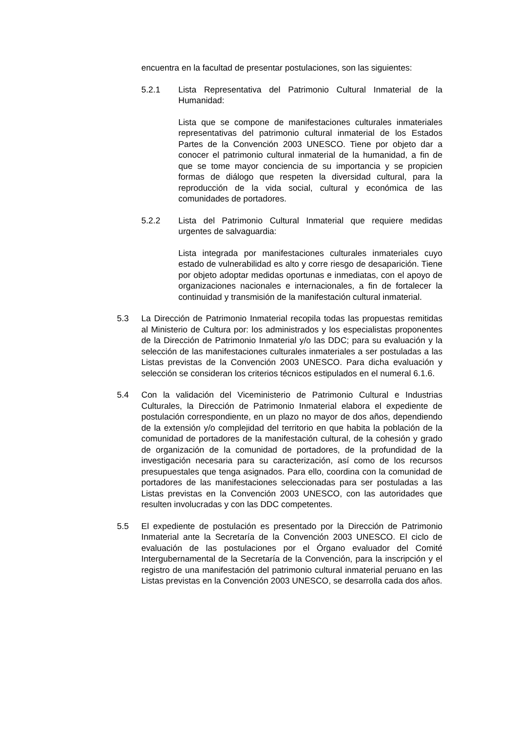encuentra en la facultad de presentar postulaciones, son las siguientes:
5.2.1 Lista Representativa del Patrimonio Cultural Inmaterial de la Humanidad:
Lista que se compone de manifestaciones culturales inmateriales representativas del patrimonio cultural inmaterial de los Estados Partes de la Convención 2003 UNESCO. Tiene por objeto dar a conocer el patrimonio cultural inmaterial de la humanidad, a fin de que se tome mayor conciencia de su importancia y se propicien formas de diálogo que respeten la diversidad cultural, para la reproducción de la vida social, cultural y económica de las comunidades de portadores.
5.2.2 Lista del Patrimonio Cultural Inmaterial que requiere medidas urgentes de salvaguardia:
Lista integrada por manifestaciones culturales inmateriales cuyo estado de vulnerabilidad es alto y corre riesgo de desaparición. Tiene por objeto adoptar medidas oportunas e inmediatas, con el apoyo de organizaciones nacionales e internacionales, a fin de fortalecer la continuidad y transmisión de la manifestación cultural inmaterial.
5.3 La Dirección de Patrimonio Inmaterial recopila todas las propuestas remitidas al Ministerio de Cultura por: los administrados y los especialistas proponentes de la Dirección de Patrimonio Inmaterial y/o las DDC; para su evaluación y la selección de las manifestaciones culturales inmateriales a ser postuladas a las Listas previstas de la Convención 2003 UNESCO. Para dicha evaluación y selección se consideran los criterios técnicos estipulados en el numeral 6.1.6.
5.4 Con la validación del Viceministerio de Patrimonio Cultural e Industrias Culturales, la Dirección de Patrimonio Inmaterial elabora el expediente de postulación correspondiente, en un plazo no mayor de dos años, dependiendo de la extensión y/o complejidad del territorio en que habita la población de la comunidad de portadores de la manifestación cultural, de la cohesión y grado de organización de la comunidad de portadores, de la profundidad de la investigación necesaria para su caracterización, así como de los recursos presupuestales que tenga asignados. Para ello, coordina con la comunidad de portadores de las manifestaciones seleccionadas para ser postuladas a las Listas previstas en la Convención 2003 UNESCO, con las autoridades que resulten involucradas y con las DDC competentes.
5.5 El expediente de postulación es presentado por la Dirección de Patrimonio Inmaterial ante la Secretaría de la Convención 2003 UNESCO. El ciclo de evaluación de las postulaciones por el Órgano evaluador del Comité Intergubernamental de la Secretaría de la Convención, para la inscripción y el registro de una manifestación del patrimonio cultural inmaterial peruano en las Listas previstas en la Convención 2003 UNESCO, se desarrolla cada dos años.